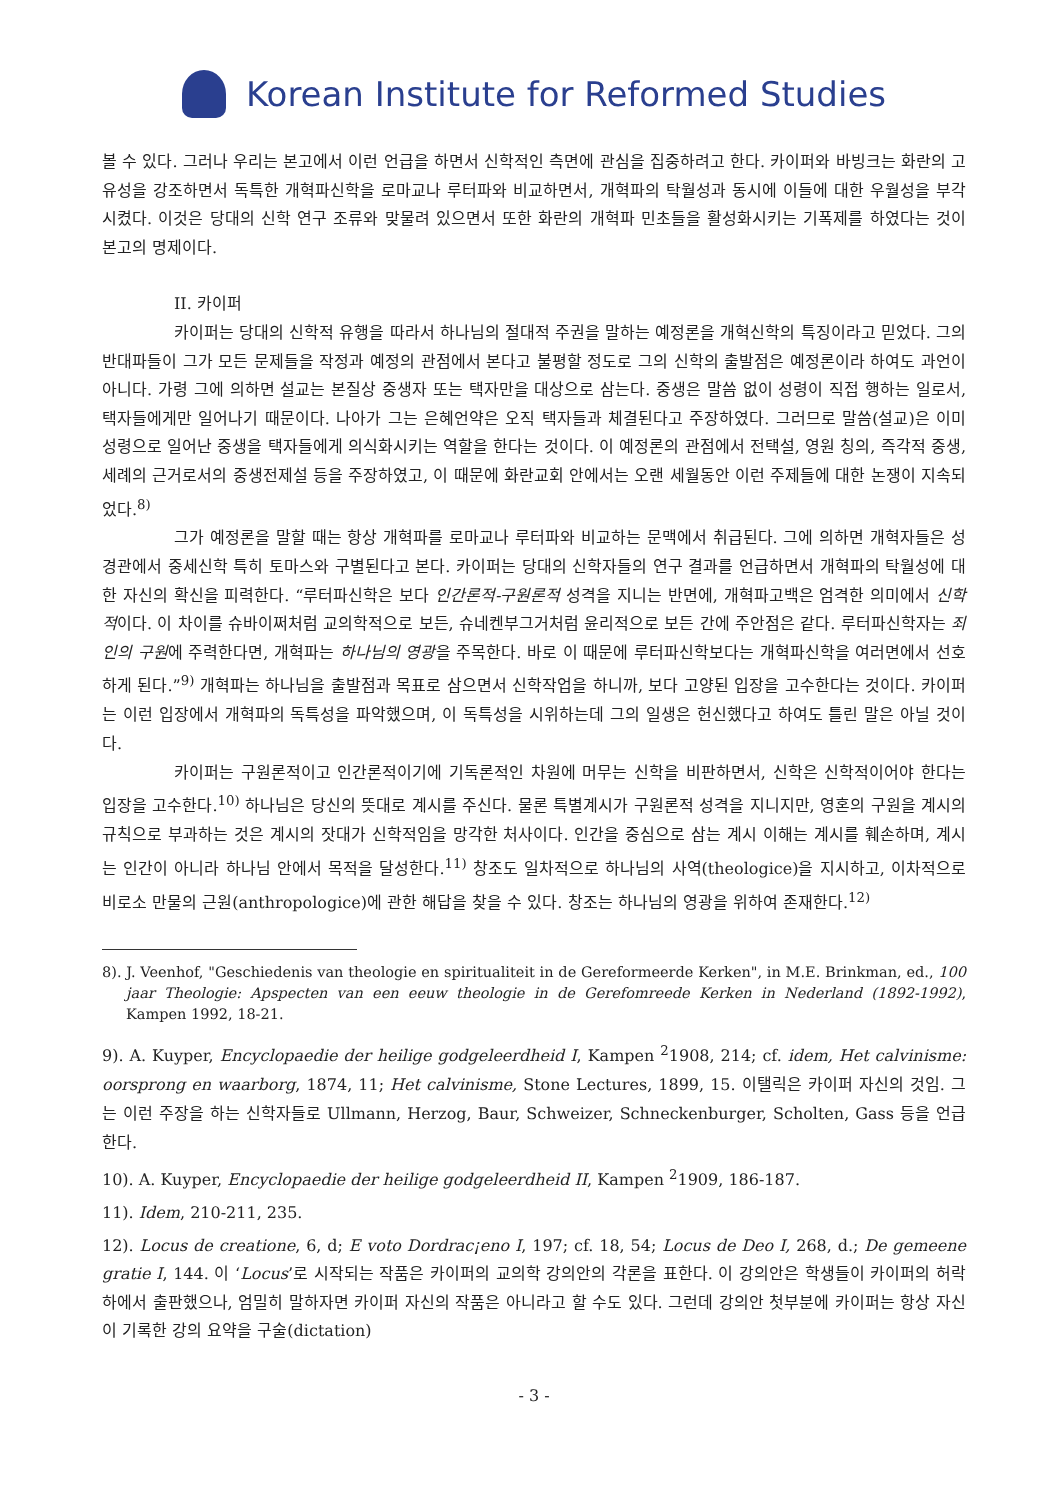Korean Institute for Reformed Studies
볼 수 있다. 그러나 우리는 본고에서 이런 언급을 하면서 신학적인 측면에 관심을 집중하려고 한다. 카이퍼와 바빙크는 화란의 고유성을 강조하면서 독특한 개혁파신학을 로마교나 루터파와 비교하면서, 개혁파의 탁월성과 동시에 이들에 대한 우월성을 부각시켰다. 이것은 당대의 신학 연구 조류와 맞물려 있으면서 또한 화란의 개혁파 민초들을 활성화시키는 기폭제를 하였다는 것이 본고의 명제이다.
II. 카이퍼
카이퍼는 당대의 신학적 유행을 따라서 하나님의 절대적 주권을 말하는 예정론을 개혁신학의 특징이라고 믿었다. 그의 반대파들이 그가 모든 문제들을 작정과 예정의 관점에서 본다고 불평할 정도로 그의 신학의 출발점은 예정론이라 하여도 과언이 아니다. 가령 그에 의하면 설교는 본질상 중생자 또는 택자만을 대상으로 삼는다. 중생은 말씀 없이 성령이 직접 행하는 일로서, 택자들에게만 일어나기 때문이다. 나아가 그는 은혜언약은 오직 택자들과 체결된다고 주장하였다. 그러므로 말씀(설교)은 이미 성령으로 일어난 중생을 택자들에게 의식화시키는 역할을 한다는 것이다. 이 예정론의 관점에서 전택설, 영원 칭의, 즉각적 중생, 세례의 근거로서의 중생전제설 등을 주장하였고, 이 때문에 화란교회 안에서는 오랜 세월동안 이런 주제들에 대한 논쟁이 지속되었다.<sup>8)</sup>
그가 예정론을 말할 때는 항상 개혁파를 로마교나 루터파와 비교하는 문맥에서 취급된다. 그에 의하면 개혁자들은 성경관에서 중세신학 특히 토마스와 구별된다고 본다. 카이퍼는 당대의 신학자들의 연구 결과를 언급하면서 개혁파의 탁월성에 대한 자신의 확신을 피력한다. “루터파신학은 보다 인간론적-구원론적 성격을 지니는 반면에, 개혁파고백은 엄격한 의미에서 신학적이다. 이 차이를 슈바이쩌처럼 교의학적으로 보든, 슈네켄부그거처럼 윤리적으로 보든 간에 주안점은 같다. 루터파신학자는 죄인의 구원에 주력한다면, 개혁파는 하나님의 영광을 주목한다. 바로 이 때문에 루터파신학보다는 개혁파신학을 여러면에서 선호하게 된다.”<sup>9)</sup> 개혁파는 하나님을 출발점과 목표로 삼으면서 신학작업을 하니까, 보다 고양된 입장을 고수한다는 것이다. 카이퍼는 이런 입장에서 개혁파의 독특성을 파악했으며, 이 독특성을 시위하는데 그의 일생은 헌신했다고 하여도 틀린 말은 아닐 것이다.
카이퍼는 구원론적이고 인간론적이기에 기독론적인 차원에 머무는 신학을 비판하면서, 신학은 신학적이어야 한다는 입장을 고수한다.<sup>10)</sup> 하나님은 당신의 뜻대로 계시를 주신다. 물론 특별계시가 구원론적 성격을 지니지만, 영혼의 구원을 계시의 규칙으로 부과하는 것은 계시의 잣대가 신학적임을 망각한 처사이다. 인간을 중심으로 삼는 계시 이해는 계시를 훼손하며, 계시는 인간이 아니라 하나님 안에서 목적을 달성한다.<sup>11)</sup> 창조도 일차적으로 하나님의 사역(theologice)을 지시하고, 이차적으로 비로소 만물의 근원(anthropologice)에 관한 해답을 찾을 수 있다. 창조는 하나님의 영광을 위하여 존재한다.<sup>12)</sup>
8). J. Veenhof, "Geschiedenis van theologie en spiritualiteit in de Gereformeerde Kerken", in M.E. Brinkman, ed., 100 jaar Theologie: Apspecten van een eeuw theologie in de Gerefomreede Kerken in Nederland (1892-1992), Kampen 1992, 18-21.
9). A. Kuyper, Encyclopaedie der heilige godgeleerdheid I, Kampen <sup>2</sup>1908, 214; cf. idem, Het calvinisme: oorsprong en waarborg, 1874, 11; Het calvinisme, Stone Lectures, 1899, 15. 이탤릭은 카이퍼 자신의 것임. 그는 이런 주장을 하는 신학자들로 Ullmann, Herzog, Baur, Schweizer, Schneckenburger, Scholten, Gass 등을 언급한다.
10). A. Kuyper, Encyclopaedie der heilige godgeleerdheid II, Kampen <sup>2</sup>1909, 186-187.
11). Idem, 210-211, 235.
12). Locus de creatione, 6, d; E voto Dordrac¡eno I, 197; cf. 18, 54; Locus de Deo I, 268, d.; De gemeene gratie I, 144. 이 ‘Locus’로 시작되는 작품은 카이퍼의 교의학 강의안의 각론을 표한다. 이 강의안은 학생들이 카이퍼의 허락 하에서 출판했으나, 엄밀히 말하자면 카이퍼 자신의 작품은 아니라고 할 수도 있다. 그런데 강의안 첫부분에 카이퍼는 항상 자신이 기록한 강의 요약을 구술(dictation)
- 3 -